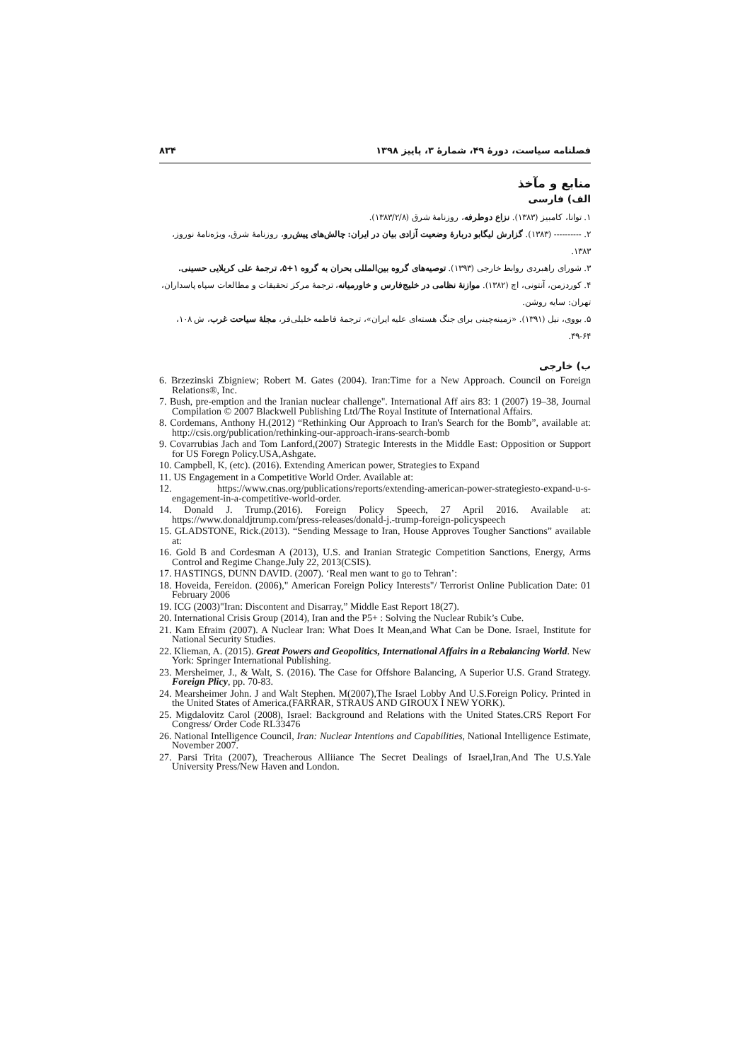فصلنامه سیاست، دورهٔ ۴۹، شمارهٔ ۳، پاییز ۱۳۹۸ ۸۳۴
منابع و مآخذ
الف) فارسی
۱. توانا، کامبیز (۱۳۸۳). نزاع دوطرفه، روزنامهٔ شرق (۱۳۸۳/۲/۸).
۲. ---------- (۱۳۸۳). گزارش لیگابو دربارهٔ وضعیت آزادی بیان در ایران: چالش‌های پیش‌رو، روزنامهٔ شرق، ویژه‌نامهٔ نوروز، ۱۳۸۳.
۳. شورای راهبردی روابط خارجی (۱۳۹۳). توصیه‌های گروه بین‌المللی بحران به گروه ۱+۵، ترجمهٔ علی کربلایی حسینی.
۴. کوردزمن، آنتونی، اچ (۱۳۸۲). موازنهٔ نظامی در خلیج‌فارس و خاورمیانه، ترجمهٔ مرکز تحقیقات و مطالعات سپاه پاسداران، تهران: سایه روشن.
۵. بووی، نیل (۱۳۹۱). «زمینه‌چینی برای جنگ هسته‌ای علیه ایران»، ترجمهٔ فاطمه خلیلی‌فر، مجلهٔ سیاحت غرب، ش ۱۰۸، ۶۴-۴۹.
ب) خارجی
6. Brzezinski Zbigniew; Robert M. Gates (2004). Iran:Time for a New Approach. Council on Foreign Relations®, Inc.
7. Bush, pre-emption and the Iranian nuclear challenge". International Aff airs 83: 1 (2007) 19–38, Journal Compilation © 2007 Blackwell Publishing Ltd/The Royal Institute of International Affairs.
8. Cordemans, Anthony H.(2012) “Rethinking Our Approach to Iran's Search for the Bomb”, available at: http://csis.org/publication/rethinking-our-approach-irans-search-bomb
9. Covarrubias Jach and Tom Lanford,(2007) Strategic Interests in the Middle East: Opposition or Support for US Foregn Policy.USA,Ashgate.
10. Campbell, K, (etc). (2016). Extending American power, Strategies to Expand
11. US Engagement in a Competitive World Order. Available at:
12. https://www.cnas.org/publications/reports/extending-american-power-strategiesto-expand-u-s-engagement-in-a-competitive-world-order.
14. Donald J. Trump.(2016). Foreign Policy Speech, 27 April 2016. Available at: https://www.donaldjtrump.com/press-releases/donald-j.-trump-foreign-policyspeech
15. GLADSTONE, Rick.(2013). “Sending Message to Iran, House Approves Tougher Sanctions” available at:
16. Gold B and Cordesman A (2013), U.S. and Iranian Strategic Competition Sanctions, Energy, Arms Control and Regime Change.July 22, 2013(CSIS).
17. HASTINGS, DUNN DAVID. (2007). ‘Real men want to go to Tehran’:
18. Hoveida, Fereidon. (2006)," American Foreign Policy Interests"/ Terrorist Online Publication Date: 01 February 2006
19. ICG (2003)"Iran: Discontent and Disarray,” Middle East Report 18(27).
20. International Crisis Group (2014), Iran and the P5+ : Solving the Nuclear Rubik’s Cube.
21. Kam Efraim (2007). A Nuclear Iran: What Does It Mean,and What Can be Done. Israel, Institute for National Security Studies.
22. Klieman, A. (2015). Great Powers and Geopolitics, International Affairs in a Rebalancing World. New York: Springer International Publishing.
23. Mersheimer, J., & Walt, S. (2016). The Case for Offshore Balancing, A Superior U.S. Grand Strategy. Foreign Plicy, pp. 70-83.
24. Mearsheimer John. J and Walt Stephen. M(2007),The Israel Lobby And U.S.Foreign Policy. Printed in the United States of America.(FARRAR, STRAUS AND GIROUX I NEW YORK).
25. Migdalovitz Carol (2008), Israel: Background and Relations with the United States.CRS Report For Congress/ Order Code RL33476
26. National Intelligence Council, Iran: Nuclear Intentions and Capabilities, National Intelligence Estimate, November 2007.
27. Parsi Trita (2007), Treacherous Alliiance The Secret Dealings of Israel,Iran,And The U.S.Yale University Press/New Haven and London.